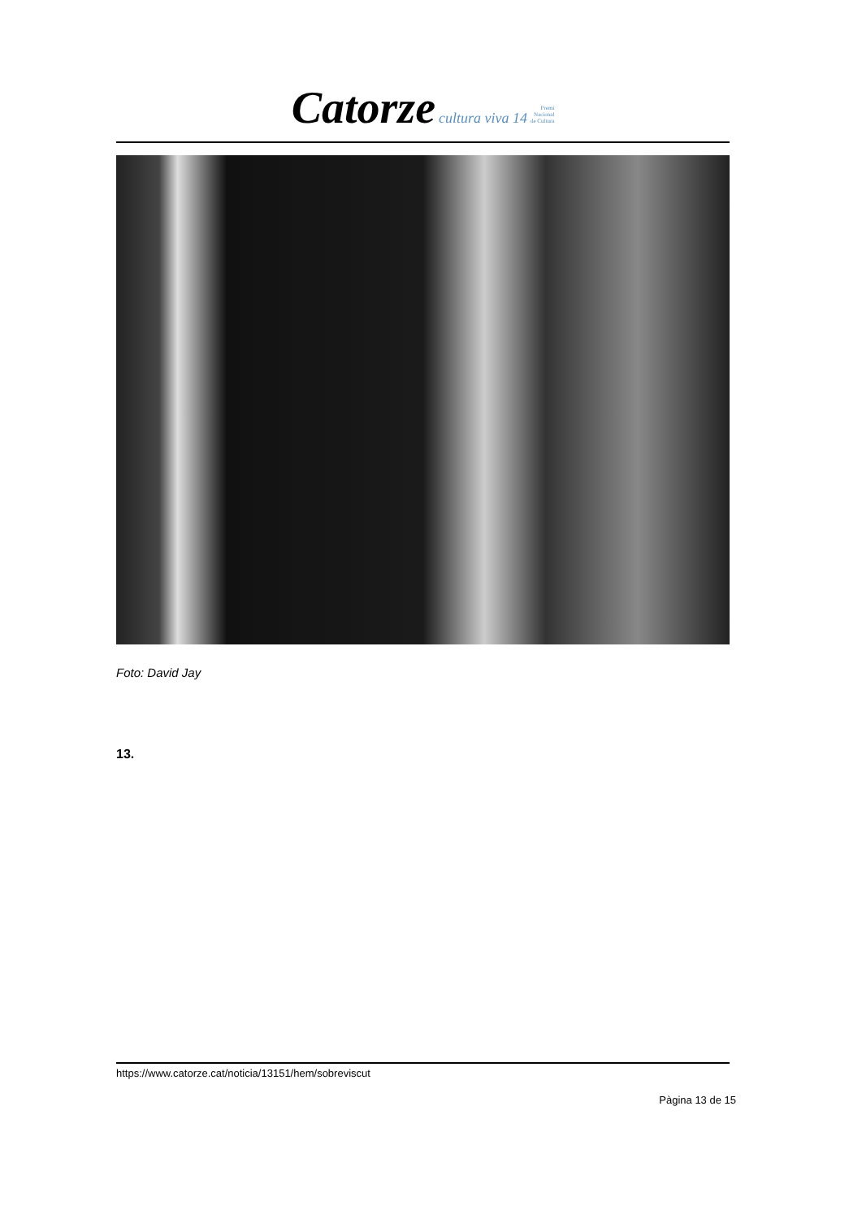Catorze cultura viva 14 Premi
Nacional
de Cultura
Foto: David Jay
13.
https://www.catorze.cat/noticia/13151/hem/sobreviscut
Pàgina 13 de 15